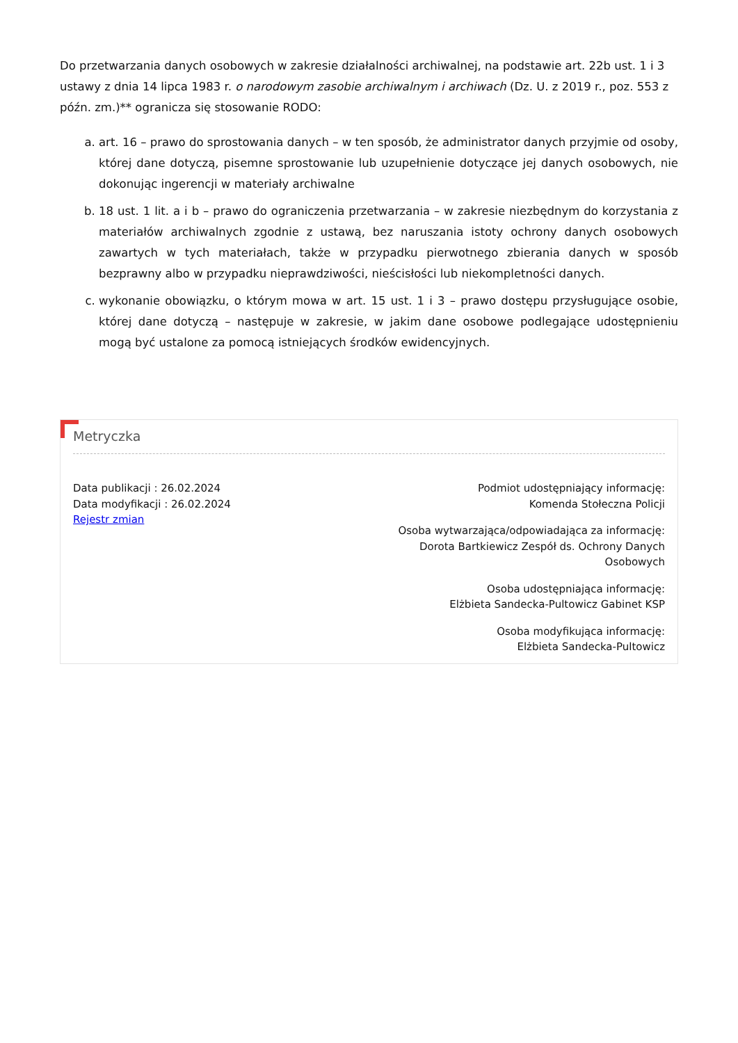Do przetwarzania danych osobowych w zakresie działalności archiwalnej, na podstawie art. 22b ust. 1 i 3 ustawy z dnia 14 lipca 1983 r. o narodowym zasobie archiwalnym i archiwach (Dz. U. z 2019 r., poz. 553 z późn. zm.)** ogranicza się stosowanie RODO:
a. art. 16 – prawo do sprostowania danych – w ten sposób, że administrator danych przyjmie od osoby, której dane dotyczą, pisemne sprostowanie lub uzupełnienie dotyczące jej danych osobowych, nie dokonując ingerencji w materiały archiwalne
b. 18 ust. 1 lit. a i b – prawo do ograniczenia przetwarzania – w zakresie niezbędnym do korzystania z materiałów archiwalnych zgodnie z ustawą, bez naruszania istoty ochrony danych osobowych zawartych w tych materiałach, także w przypadku pierwotnego zbierania danych w sposób bezprawny albo w przypadku nieprawdziwości, nieścisłości lub niekompletności danych.
c. wykonanie obowiązku, o którym mowa w art. 15 ust. 1 i 3 – prawo dostępu przysługujące osobie, której dane dotyczą – następuje w zakresie, w jakim dane osobowe podlegające udostępnieniu mogą być ustalone za pomocą istniejących środków ewidencyjnych.
Metryczka
Data publikacji : 26.02.2024
Data modyfikacji : 26.02.2024
Rejestr zmian
Podmiot udostępniający informację:
Komenda Stołeczna Policji
Osoba wytwarzająca/odpowiadająca za informację:
Dorota Bartkiewicz Zespół ds. Ochrony Danych
Osobowych
Osoba udostępniająca informację:
Elżbieta Sandecka-Pultowicz Gabinet KSP
Osoba modyfikująca informację:
Elżbieta Sandecka-Pultowicz